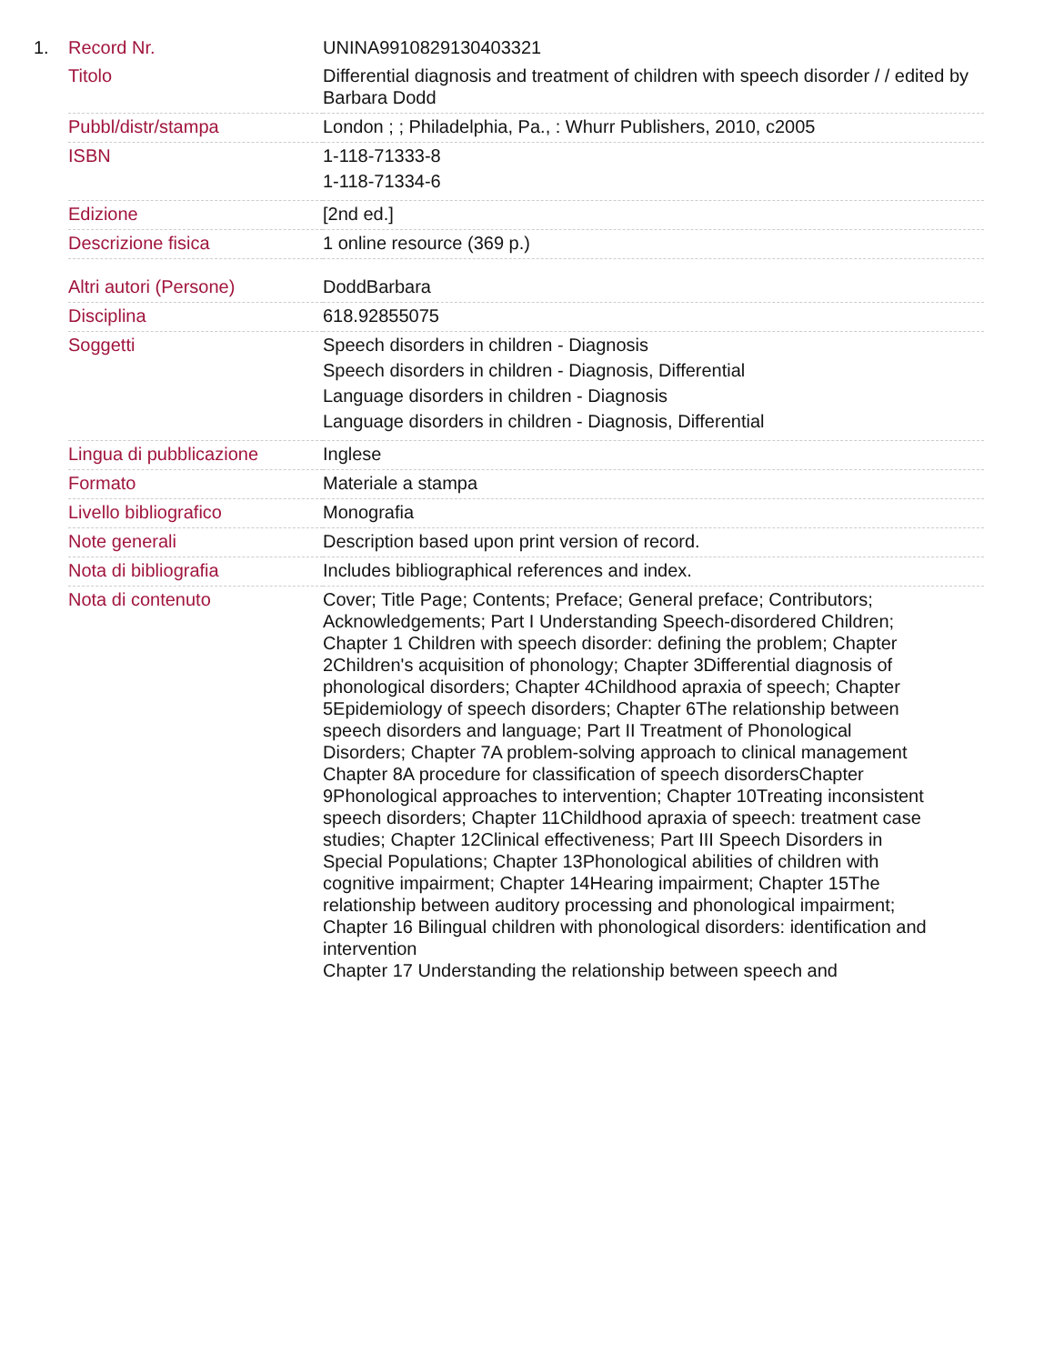| 1. | Record Nr. | UNINA9910829130403321 |
| | Titolo | Differential diagnosis and treatment of children with speech disorder / / edited by Barbara Dodd |
| | Pubbl/distr/stampa | London ; ; Philadelphia, Pa., : Whurr Publishers, 2010, c2005 |
| | ISBN | 1-118-71333-8 1-118-71334-6 |
| | Edizione | [2nd ed.] |
| | Descrizione fisica | 1 online resource (369 p.) |
| | Altri autori (Persone) | DoddBarbara |
| | Disciplina | 618.92855075 |
| | Soggetti | Speech disorders in children - Diagnosis Speech disorders in children - Diagnosis, Differential Language disorders in children - Diagnosis Language disorders in children - Diagnosis, Differential |
| | Lingua di pubblicazione | Inglese |
| | Formato | Materiale a stampa |
| | Livello bibliografico | Monografia |
| | Note generali | Description based upon print version of record. |
| | Nota di bibliografia | Includes bibliographical references and index. |
| | Nota di contenuto | Cover; Title Page; Contents; Preface; General preface; Contributors; Acknowledgements; Part I Understanding Speech-disordered Children; Chapter 1 Children with speech disorder: defining the problem; Chapter 2Children's acquisition of phonology; Chapter 3Differential diagnosis of phonological disorders; Chapter 4Childhood apraxia of speech; Chapter 5Epidemiology of speech disorders; Chapter 6The relationship between speech disorders and language; Part II Treatment of Phonological Disorders; Chapter 7A problem-solving approach to clinical management Chapter 8A procedure for classification of speech disordersChapter 9Phonological approaches to intervention; Chapter 10Treating inconsistent speech disorders; Chapter 11Childhood apraxia of speech: treatment case studies; Chapter 12Clinical effectiveness; Part III Speech Disorders in Special Populations; Chapter 13Phonological abilities of children with cognitive impairment; Chapter 14Hearing impairment; Chapter 15The relationship between auditory processing and phonological impairment; Chapter 16 Bilingual children with phonological disorders: identification and intervention Chapter 17 Understanding the relationship between speech and |